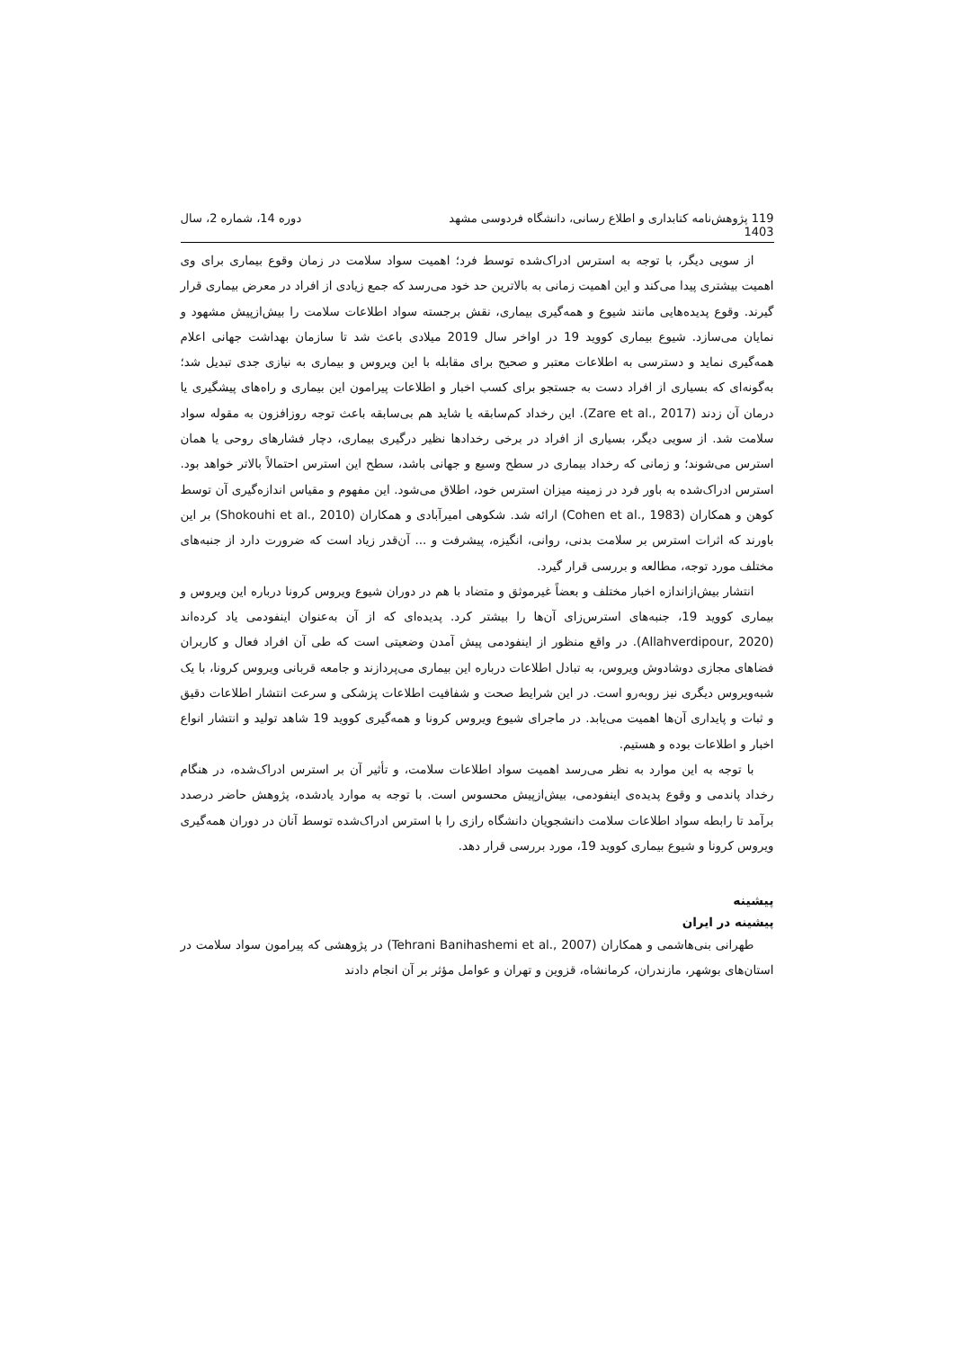119 پژوهش‌نامه کتابداری و اطلاع رسانی، دانشگاه فردوسی مشهد
1403 دوره 14، شماره 2، سال
از سویی دیگر، با توجه به استرس ادراک‌شده توسط فرد؛ اهمیت سواد سلامت در زمان وقوع بیماری برای وی اهمیت بیشتری پیدا می‌کند و این اهمیت زمانی به بالاترین حد خود می‌رسد که جمع زیادی از افراد در معرض بیماری قرار گیرند. وقوع پدیده‌هایی مانند شیوع و همه‌گیری بیماری، نقش برجسته سواد اطلاعات سلامت را بیش‌ازپیش مشهود و نمایان می‌سازد. شیوع بیماری کووید 19 در اواخر سال 2019 میلادی باعث شد تا سازمان بهداشت جهانی اعلام همه‌گیری نماید و دسترسی به اطلاعات معتبر و صحیح برای مقابله با این ویروس و بیماری به نیازی جدی تبدیل شد؛ به‌گونه‌ای که بسیاری از افراد دست به جستجو برای کسب اخبار و اطلاعات پیرامون این بیماری و راه‌های پیشگیری یا درمان آن زدند (Zare et al., 2017). این رخداد کم‌سابقه یا شاید هم بی‌سابقه باعث توجه روزافزون به مقوله سواد سلامت شد. از سویی دیگر، بسیاری از افراد در برخی رخدادها نظیر درگیری بیماری، دچار فشارهای روحی یا همان استرس می‌شوند؛ و زمانی که رخداد بیماری در سطح وسیع و جهانی باشد، سطح این استرس احتمالاً بالاتر خواهد بود. استرس ادراک‌شده به باور فرد در زمینه میزان استرس خود، اطلاق می‌شود. این مفهوم و مقیاس اندازه‌گیری آن توسط کوهن و همکاران (Cohen et al., 1983) ارائه شد. شکوهی امیرآبادی و همکاران (Shokouhi et al., 2010) بر این باورند که اثرات استرس بر سلامت بدنی، روانی، انگیزه، پیشرفت و ... آن‌قدر زیاد است که ضرورت دارد از جنبه‌های مختلف مورد توجه، مطالعه و بررسی قرار گیرد.
انتشار بیش‌ازاندازه اخبار مختلف و بعضاً غیرموثق و متضاد با هم در دوران شیوع ویروس کرونا درباره این ویروس و بیماری کووید 19، جنبه‌های استرس‌زای آن‌ها را بیشتر کرد. پدیده‌ای که از آن به‌عنوان اینفودمی یاد کرده‌اند (Allahverdipour, 2020). در واقع منظور از اینفودمی پیش آمدن وضعیتی است که طی آن افراد فعال و کاربران فضاهای مجازی دوشادوش ویروس، به تبادل اطلاعات درباره این بیماری می‌پردازند و جامعه قربانی ویروس کرونا، با یک شبه‌ویروس دیگری نیز روبه‌رو است. در این شرایط صحت و شفافیت اطلاعات پزشکی و سرعت انتشار اطلاعات دقیق و ثبات و پایداری آن‌ها اهمیت می‌یابد. در ماجرای شیوع ویروس کرونا و همه‌گیری کووید 19 شاهد تولید و انتشار انواع اخبار و اطلاعات بوده و هستیم.
با توجه به این موارد به نظر می‌رسد اهمیت سواد اطلاعات سلامت، و تأثیر آن بر استرس ادراک‌شده، در هنگام رخداد پاندمی و وقوع پدیده‌ی اینفودمی، بیش‌ازپیش محسوس است. با توجه به موارد یادشده، پژوهش حاضر درصدد برآمد تا رابطه سواد اطلاعات سلامت دانشجویان دانشگاه رازی را با استرس ادراک‌شده توسط آنان در دوران همه‌گیری ویروس کرونا و شیوع بیماری کووید 19، مورد بررسی قرار دهد.
پیشینه
پیشینه در ایران
طهرانی بنی‌هاشمی و همکاران (Tehrani Banihashemi et al., 2007) در پژوهشی که پیرامون سواد سلامت در استان‌های بوشهر، مازندران، کرمانشاه، قزوین و تهران و عوامل مؤثر بر آن انجام دادند